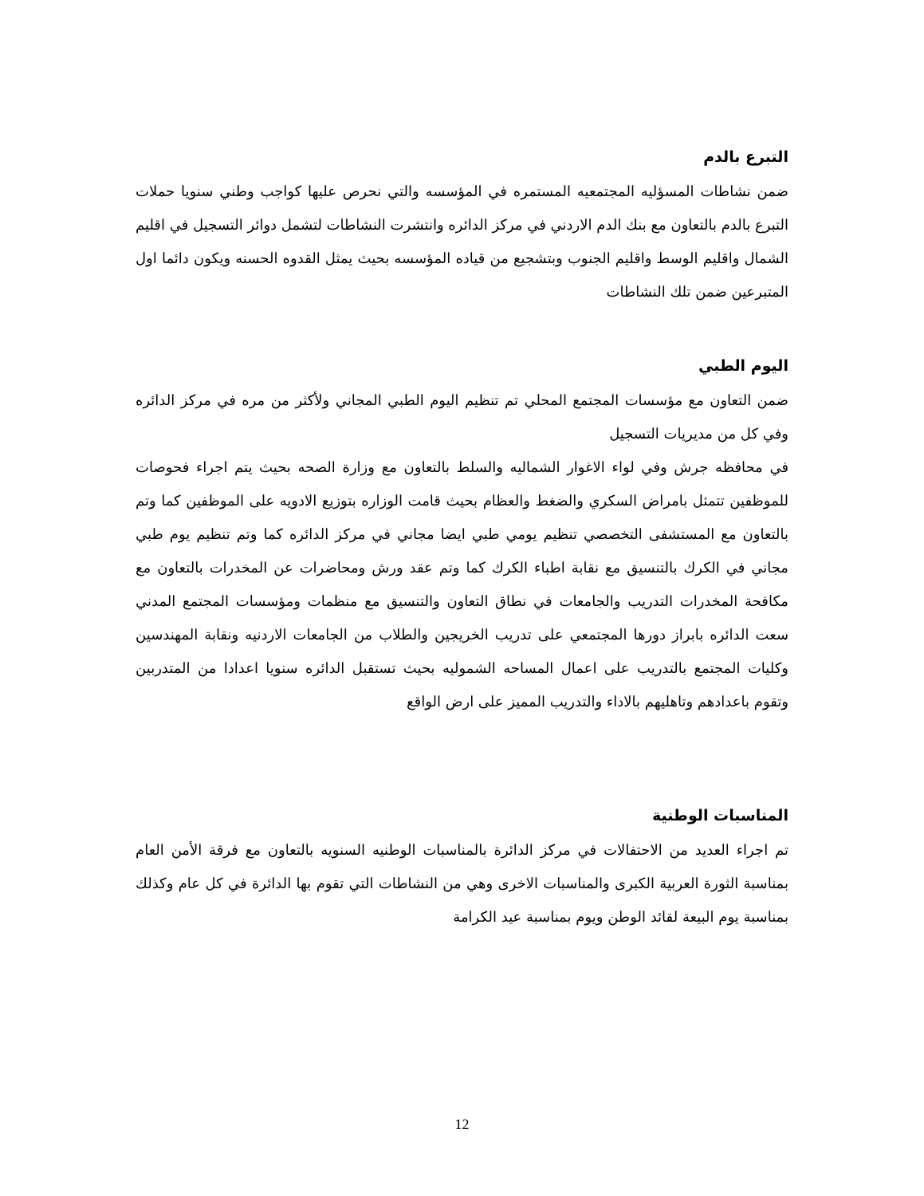التبرع بالدم
ضمن نشاطات المسؤليه المجتمعيه المستمره في المؤسسه والتي نحرص عليها كواجب وطني سنويا حملات التبرع بالدم بالتعاون مع بنك الدم الاردني في مركز الدائره وانتشرت النشاطات لتشمل دوائر التسجيل في اقليم الشمال واقليم الوسط واقليم الجنوب وبتشجيع من قياده المؤسسه بحيث يمثل القدوه الحسنه ويكون دائما اول المتبرعين ضمن تلك النشاطات
اليوم الطبي
ضمن التعاون مع مؤسسات المجتمع المحلي تم تنظيم اليوم الطبي المجاني ولأكثر من مره في مركز الدائره وفي كل من مديريات التسجيل
في محافظه جرش وفي لواء الاغوار الشماليه والسلط بالتعاون مع وزارة الصحه بحيث يتم اجراء فحوصات للموظفين تتمثل بامراض السكري والضغط والعظام بحيث قامت الوزاره بتوزيع الادويه على الموظفين كما وتم بالتعاون مع المستشفى التخصصي تنظيم يومي طبي ايضا مجاني في مركز الدائره كما وتم تنظيم يوم طبي مجاني في الكرك بالتنسيق مع نقابة اطباء الكرك كما وتم عقد ورش ومحاضرات عن المخدرات بالتعاون مع مكافحة المخدرات التدريب والجامعات في نطاق التعاون والتنسيق مع منظمات ومؤسسات المجتمع المدني سعت الدائره بابراز دورها المجتمعي على تدريب الخريجين والطلاب من الجامعات الاردنيه ونقابة المهندسين وكليات المجتمع بالتدريب على اعمال المساحه الشموليه بحيث تستقبل الدائره سنويا اعدادا من المتدربين وتقوم باعدادهم وتاهليهم بالاداء والتدريب المميز على ارض الواقع
المناسبات الوطنية
تم اجراء العديد من الاحتفالات في مركز الدائرة بالمناسبات الوطنيه السنويه بالتعاون مع فرقة الأمن العام بمناسبة الثورة العربية الكبرى والمناسبات الاخرى وهي من النشاطات التي تقوم بها الدائرة في كل عام وكذلك بمناسبة يوم البيعة لقائد الوطن ويوم بمناسبة عيد الكرامة
12